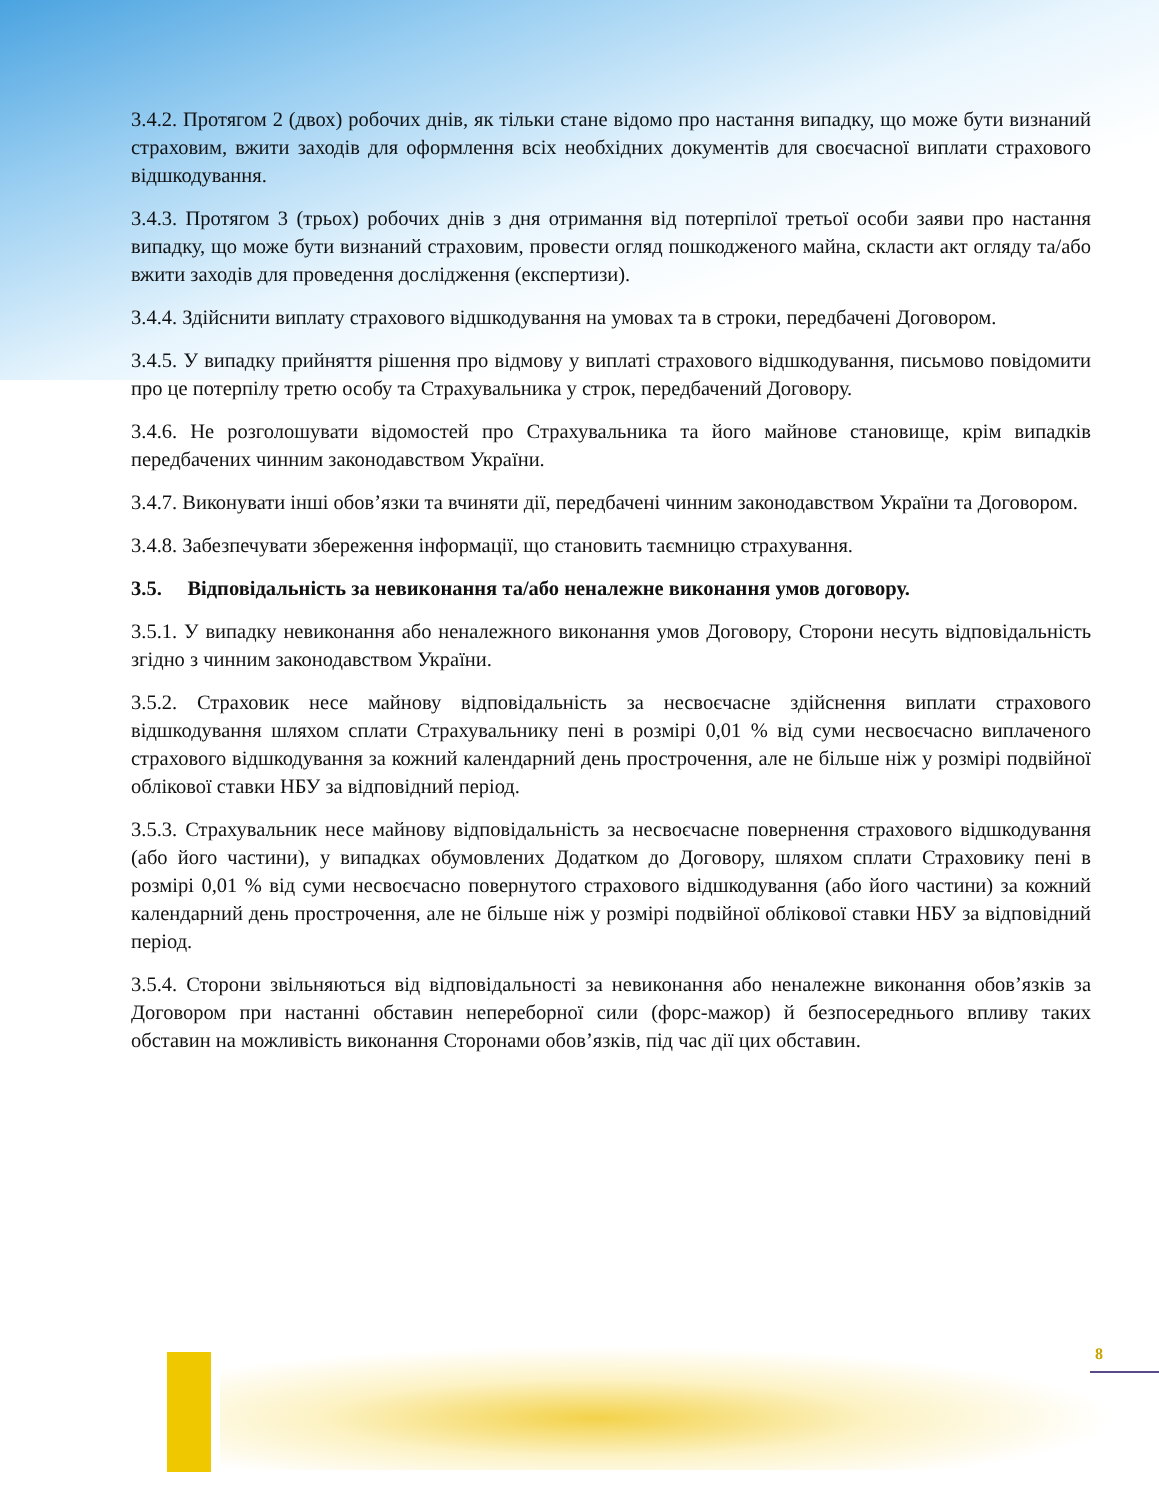3.4.2. Протягом 2 (двох) робочих днів, як тільки стане відомо про настання випадку, що може бути визнаний страховим, вжити заходів для оформлення всіх необхідних документів для своєчасної виплати страхового відшкодування.
3.4.3. Протягом 3 (трьох) робочих днів з дня отримання від потерпілої третьої особи заяви про настання випадку, що може бути визнаний страховим, провести огляд пошкодженого майна, скласти акт огляду та/або вжити заходів для проведення дослідження (експертизи).
3.4.4. Здійснити виплату страхового відшкодування на умовах та в строки, передбачені Договором.
3.4.5. У випадку прийняття рішення про відмову у виплаті страхового відшкодування, письмово повідомити про це потерпілу третю особу та Страхувальника у строк, передбачений Договору.
3.4.6. Не розголошувати відомостей про Страхувальника та його майнове становище, крім випадків передбачених чинним законодавством України.
3.4.7. Виконувати інші обов’язки та вчиняти дії, передбачені чинним законодавством України та Договором.
3.4.8. Забезпечувати збереження інформації, що становить таємницю страхування.
3.5. Відповідальність за невиконання та/або неналежне виконання умов договору.
3.5.1. У випадку невиконання або неналежного виконання умов Договору, Сторони несуть відповідальність згідно з чинним законодавством України.
3.5.2. Страховик несе майнову відповідальність за несвоєчасне здійснення виплати страхового відшкодування шляхом сплати Страхувальнику пені в розмірі 0,01 % від суми несвоєчасно виплаченого страхового відшкодування за кожний календарний день прострочення, але не більше ніж у розмірі подвійної облікової ставки НБУ за відповідний період.
3.5.3. Страхувальник несе майнову відповідальність за несвоєчасне повернення страхового відшкодування (або його частини), у випадках обумовлених Додатком до Договору, шляхом сплати Страховику пені в розмірі 0,01 % від суми несвоєчасно повернутого страхового відшкодування (або його частини) за кожний календарний день прострочення, але не більше ніж у розмірі подвійної облікової ставки НБУ за відповідний період.
3.5.4. Сторони звільняються від відповідальності за невиконання або неналежне виконання обов’язків за Договором при настанні обставин непереборної сили (форс-мажор) й безпосереднього впливу таких обставин на можливість виконання Сторонами обов’язків, під час дії цих обставин.
8